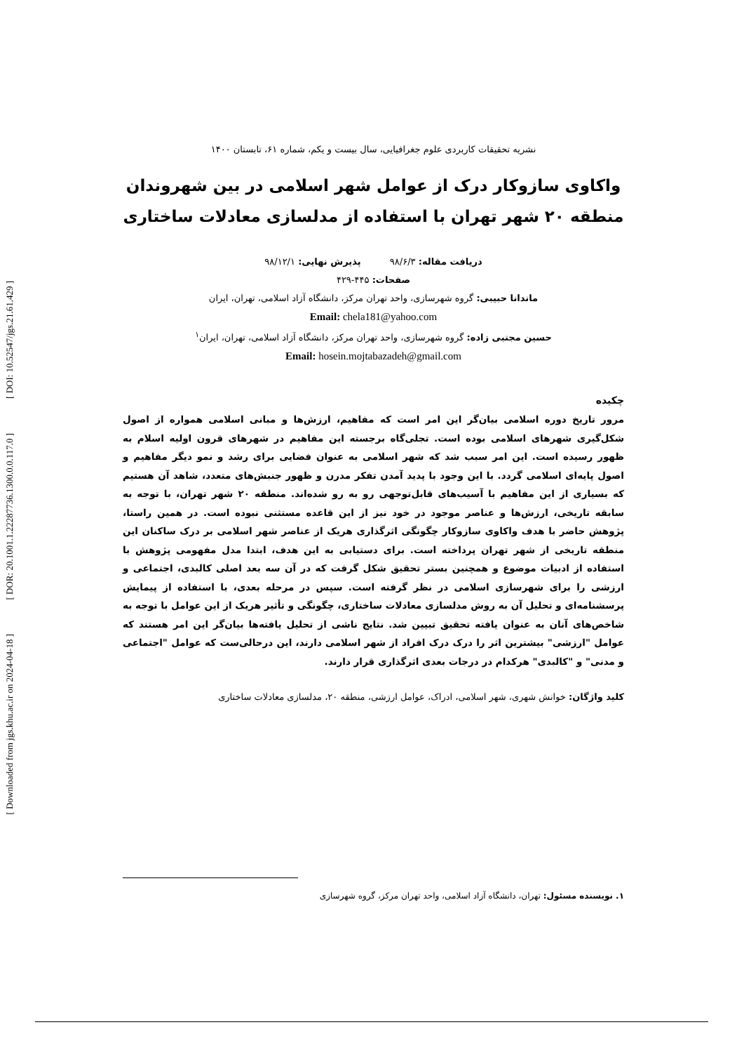[ DOI: 10.52547/jgs.21.61.429 ]
[ DOR: 20.1001.1.22287736.1300.0.0.117.0 ]
[ Downloaded from jgs.khu.ac.ir on 2024-04-18 ]
نشریه تحقیقات کاربردی علوم جغرافیایی، سال بیست و یکم، شماره ۶۱، تابستان ۱۴۰۰
واکاوی سازوکار درک از عوامل شهر اسلامی در بین شهروندان منطقه ۲۰ شهر تهران با استفاده از مدلسازی معادلات ساختاری
دریافت مقاله: ۹۸/۶/۳ پذیرش نهایی: ۹۸/۱۲/۱
صفحات: ۴۴۵-۴۲۹
ماندانا حبیبی: گروه شهرسازی، واحد تهران مرکز، دانشگاه آزاد اسلامی، تهران، ایران
Email: chela181@yahoo.com
حسین مجتبی زاده: گروه شهرسازی، واحد تهران مرکز، دانشگاه آزاد اسلامی، تهران، ایران<sup>۱</sup>
Email: hosein.mojtabazadeh@gmail.com
چکیده
مرور تاریخ دوره اسلامی بیان‌گر این امر است که مفاهیم، ارزش‌ها و مبانی اسلامی همواره از اصول شکل‌گیری شهرهای اسلامی بوده است. تجلی‌گاه برجسته این مفاهیم در شهرهای قرون اولیه اسلام به ظهور رسیده است. این امر سبب شد که شهر اسلامی به عنوان فضایی برای رشد و نمو دیگر مفاهیم و اصول پایه‌ای اسلامی گردد. با این وجود با پدید آمدن تفکر مدرن و ظهور جنبش‌های متعدد، شاهد آن هستیم که بسیاری از این مفاهیم با آسیب‌های قابل‌توجهی رو به رو شده‌اند. منطقه ۲۰ شهر تهران، با توجه به سابقه تاریخی، ارزش‌ها و عناصر موجود در خود نیز از این قاعده مستثنی نبوده است. در همین راستا، پژوهش حاضر با هدف واکاوی سازوکار چگونگی اثرگذاری هریک از عناصر شهر اسلامی بر درک ساکنان این منطقه تاریخی از شهر تهران پرداخته است. برای دستیابی به این هدف، ابتدا مدل مفهومی پژوهش با استفاده از ادبیات موضوع و همچنین بستر تحقیق شکل گرفت که در آن سه بعد اصلی کالبدی، اجتماعی و ارزشی را برای شهرسازی اسلامی در نظر گرفته است. سپس در مرحله بعدی، با استفاده از پیمایش پرسشنامه‌ای و تحلیل آن به روش مدلسازی معادلات ساختاری، چگونگی و تأثیر هریک از این عوامل با توجه به شاخص‌های آنان به عنوان یافته تحقیق تبیین شد. نتایج ناشی از تحلیل یافته‌ها بیان‌گر این امر هستند که عوامل "ارزشی" بیشترین اثر را درک درک افراد از شهر اسلامی دارند، این درحالی‌ست که عوامل "اجتماعی و مدنی" و "کالبدی" هرکدام در درجات بعدی اثرگذاری قرار دارند.
کلید واژگان: خوانش شهری، شهر اسلامی، ادراک، عوامل ارزشی، منطقه ۲۰، مدلسازی معادلات ساختاری
۱. نویسنده مسئول: تهران، دانشگاه آزاد اسلامی، واحد تهران مرکز، گروه شهرسازی